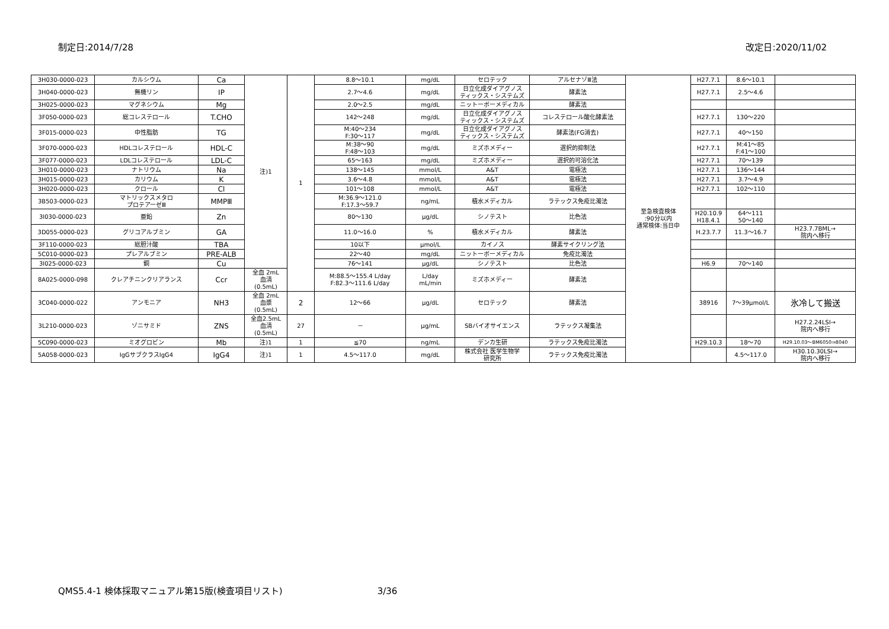制定日:2014/7/28 改定日:2020/11/02
| 3H030-0000-023 | カルシウム | Ca | 注)1 | 1 | 8.8～10.1 | mg/dL | セロテック | アルセナゾⅢ法 | 至急検査検体 :90分以内 通常検体:当日中 | H27.7.1 | 8.6～10.1 | |
| 3H040-0000-023 | 無機リン | IP | | | 2.7～4.6 | mg/dL | 日立化成ダイアグノス ティックス・システムズ | 酵素法 | | H27.7.1 | 2.5～4.6 | |
| 3H025-0000-023 | マグネシウム | Mg | | | 2.0～2.5 | mg/dL | ニットーボーメディカル | 酵素法 | | | | |
| 3F050-0000-023 | 総コレステロール | T.CHO | | | 142～248 | mg/dL | 日立化成ダイアグノス ティックス・システムズ | コレステロール酸化酵素法 | | H27.7.1 | 130～220 | |
| 3F015-0000-023 | 中性脂肪 | TG | | | M:40～234 F:30～117 | mg/dL | 日立化成ダイアグノス ティックス・システムズ | 酵素法(FG消去) | | H27.7.1 | 40～150 | |
| 3F070-0000-023 | HDLコレステロール | HDL-C | | | M:38～90 F:48～103 | mg/dL | ミズホメディー | 選択的抑制法 | | H27.7.1 | M:41～85 F:41～100 | |
| 3F077-0000-023 | LDLコレステロール | LDL-C | | | 65～163 | mg/dL | ミズホメディー | 選択的可溶化法 | | H27.7.1 | 70～139 | |
| 3H010-0000-023 | ナトリウム | Na | | | 138～145 | mmol/L | A&T | 電極法 | | H27.7.1 | 136～144 | |
| 3H015-0000-023 | カリウム | K | | | 3.6～4.8 | mmol/L | A&T | 電極法 | | H27.7.1 | 3.7～4.9 | |
| 3H020-0000-023 | クロール | Cl | | | 101～108 | mmol/L | A&T | 電極法 | | H27.7.1 | 102～110 | |
| 3B503-0000-023 | マトリックスメタロ プロテアーゼⅢ | MMPⅢ | | | M:36.9～121.0 F:17.3～59.7 | ng/mL | 積水メディカル | ラテックス免疫比濁法 | | | | |
| 3I030-0000-023 | 亜鉛 | Zn | | | 80～130 | μg/dL | シノテスト | 比色法 | | H20.10.9 H18.4.1 | 64～111 50～140 | |
| 3D055-0000-023 | グリコアルブミン | GA | | | 11.0～16.0 | % | 積水メディカル | 酵素法 | | H.23.7.7 | 11.3～16.7 | H23.7.7BML→ 院内へ移行 |
| 3F110-0000-023 | 総胆汁酸 | TBA | | | 10以下 | μmol/L | カイノス | 酵素サイクリング法 | | | | |
| 5C010-0000-023 | プレアルブミン | PRE-ALB | | | 22～40 | mg/dL | ニットーボーメディカル | 免疫比濁法 | | | | |
| 3I025-0000-023 | 銅 | Cu | | | 76～141 | μg/dL | シノテスト | 比色法 | | H6.9 | 70～140 | |
| 8A025-0000-098 | クレアチニンクリアランス | Ccr | 全血 2mL 血清 (0.5mL) | | M:88.5～155.4 L/day F:82.3～111.6 L/day | L/day mL/min | ミズホメディー | 酵素法 | | | | |
| 3C040-0000-022 | アンモニア | NH3 | 全血 2mL 血漿 (0.5mL) | 2 | 12～66 | μg/dL | セロテック | 酵素法 | | 38916 | 7～39μmol/L | 氷冷して搬送 |
| 3L210-0000-023 | ゾニサミド | ZNS | 全血2.5mL 血清 (0.5mL) | 27 | － | μg/mL | SBバイオサイエンス | ラテックス凝集法 | | | | H27.2.24LSI→ 院内へ移行 |
| 5C090-0000-023 | ミオグロビン | Mb | 注)1 | 1 | ≦70 | ng/mL | デンカ生研 | ラテックス免疫比濁法 | | H29.10.3 | 18～70 | H29.10.03～BM6050⇒8040 |
| 5A058-0000-023 | IgGサブクラスIgG4 | IgG4 | 注)1 | 1 | 4.5～117.0 | mg/dL | 株式会社 医学生物学 研究所 | ラテックス免疫比濁法 | | | 4.5～117.0 | H30.10.30LSI→ 院内へ移行 |
QMS5.4-1 検体採取マニュアル第15版(検査項目リスト) 3/36